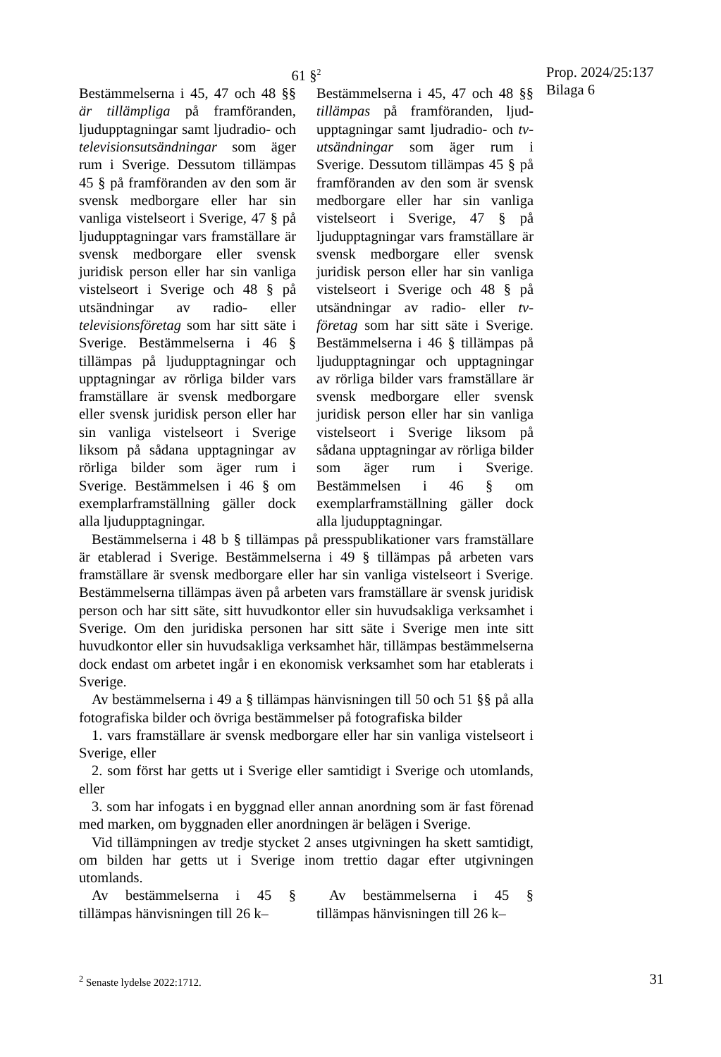Prop. 2024/25:137
Bilaga 6
61 §<sup>2</sup>
Bestämmelserna i 45, 47 och 48 §§ är tillämpliga på framföranden, ljudupptagningar samt ljudradio- och televisionsutsändningar som äger rum i Sverige. Dessutom tillämpas 45 § på framföranden av den som är svensk medborgare eller har sin vanliga vistelseort i Sverige, 47 § på ljudupptagningar vars framställare är svensk medborgare eller svensk juridisk person eller har sin vanliga vistelseort i Sverige och 48 § på utsändningar av radio- eller televisionsföretag som har sitt säte i Sverige. Bestämmelserna i 46 § tillämpas på ljudupptagningar och upptagningar av rörliga bilder vars framställare är svensk med­borgare eller svensk juridisk person eller har sin vanliga vistelseort i Sverige liksom på sådana upptagningar av rörliga bilder som äger rum i Sverige. Bestämmelsen i 46 § om exemplarframställning gäller dock alla ljudupptagningar.
Bestämmelserna i 45, 47 och 48 §§ tillämpas på framföranden, ljud­upptagningar samt ljudradio- och tv-utsändningar som äger rum i Sverige. Dessutom tillämpas 45 § på framföranden av den som är svensk medborgare eller har sin vanliga vistelseort i Sverige, 47 § på ljudupptagningar vars fram­ställare är svensk medborgare eller svensk juridisk person eller har sin vanliga vistelseort i Sverige och 48 § på utsändningar av radio- eller tv-företag som har sitt säte i Sverige. Bestämmelserna i 46 § tillämpas på ljudupptagningar och upptagningar av rörliga bilder vars framställare är svensk medborgare eller svensk juridisk person eller har sin vanliga vistelseort i Sverige liksom på sådana upptagningar av rörliga bilder som äger rum i Sverige. Bestämmelsen i 46 § om exemplarframställning gäller dock alla ljudupptagningar.
Bestämmelserna i 48 b § tillämpas på presspublikationer vars framställare är etablerad i Sverige. Bestämmelserna i 49 § tillämpas på arbeten vars framställare är svensk medborgare eller har sin vanliga vistelseort i Sverige. Bestämmelserna tillämpas även på arbeten vars framställare är svensk juridisk person och har sitt säte, sitt huvudkontor eller sin huvudsakliga verksamhet i Sverige. Om den juridiska personen har sitt säte i Sverige men inte sitt huvudkontor eller sin huvudsakliga verksamhet här, tillämpas bestämmelserna dock endast om arbetet ingår i en ekonomisk verksamhet som har etablerats i Sverige.
Av bestämmelserna i 49 a § tillämpas hänvisningen till 50 och 51 §§ på alla fotografiska bilder och övriga bestämmelser på fotografiska bilder
1. vars framställare är svensk medborgare eller har sin vanliga vistelseort i Sverige, eller
2. som först har getts ut i Sverige eller samtidigt i Sverige och utom­lands, eller
3. som har infogats i en byggnad eller annan anordning som är fast förenad med marken, om byggnaden eller anordningen är belägen i Sverige.
Vid tillämpningen av tredje stycket 2 anses utgivningen ha skett sam­tidigt, om bilden har getts ut i Sverige inom trettio dagar efter utgivningen utomlands.
Av bestämmelserna i 45 § tillämpas hänvisningen till 26 k–
Av bestämmelserna i 45 § tillämpas hänvisningen till 26 k–
<sup>2</sup> Senaste lydelse 2022:1712. 31